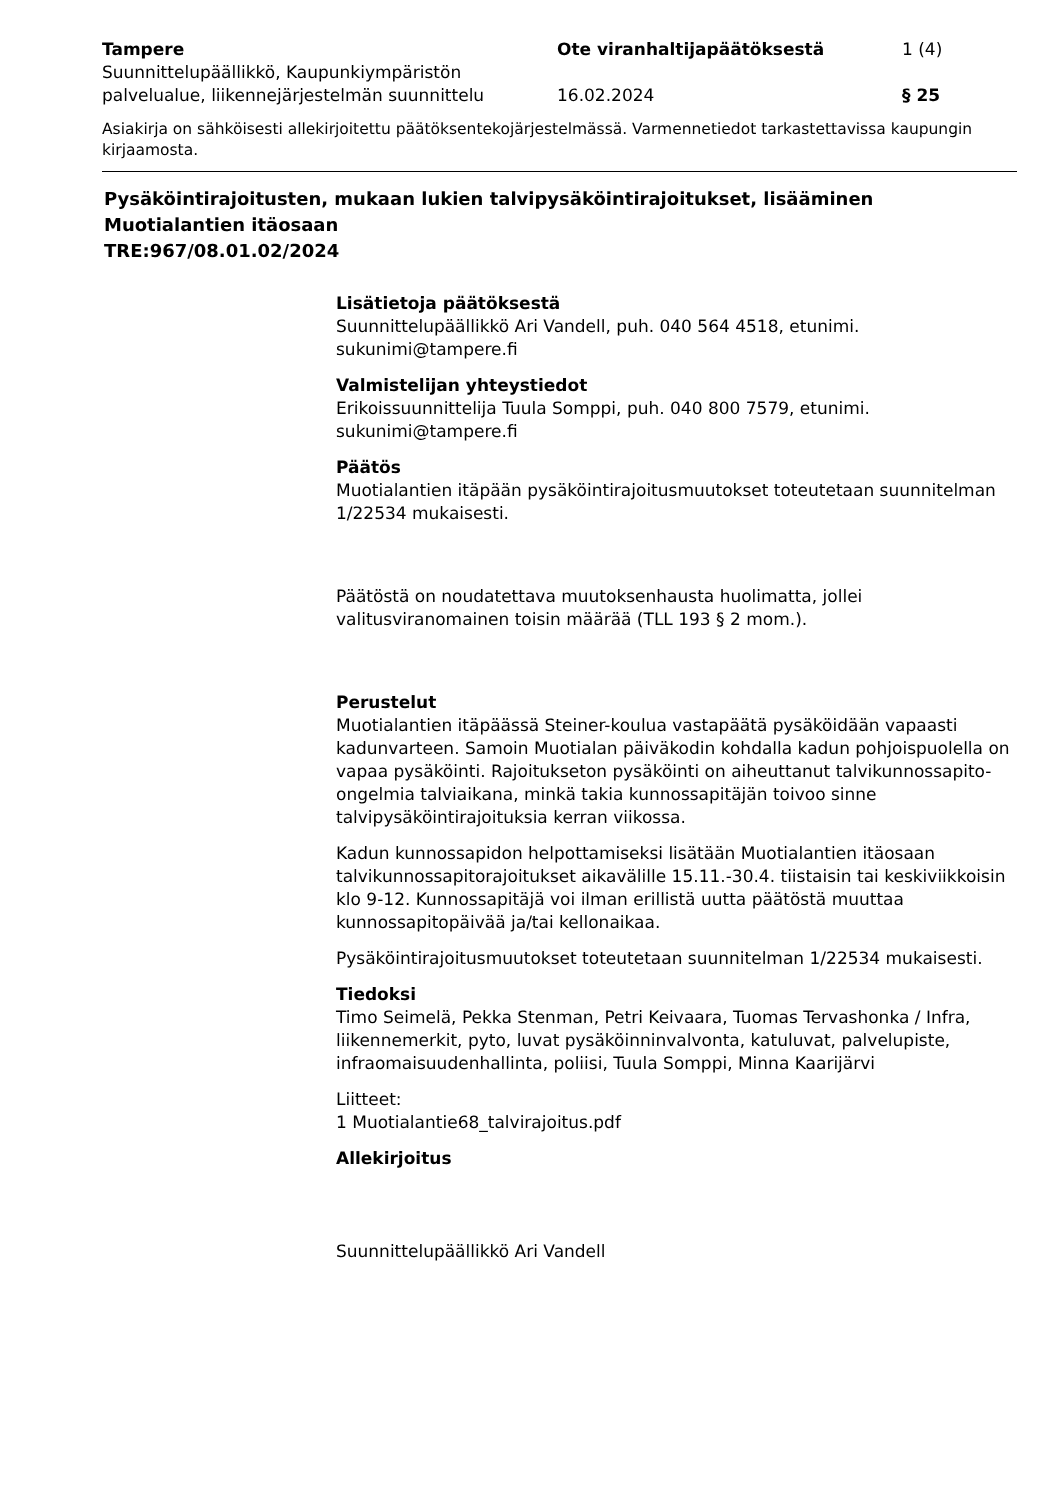Tampere
Suunnittelupäällikkö, Kaupunkiympäristön palvelualue, liikennejärjestelmän suunnittelu
Ote viranhaltijapäätöksestä
16.02.2024
1 (4)
§ 25
Asiakirja on sähköisesti allekirjoitettu päätöksentekojärjestelmässä. Varmennetiedot tarkastettavissa kaupungin kirjaamosta.
Pysäköintirajoitusten, mukaan lukien talvipysäköintirajoitukset, lisääminen Muotialantien itäosaan
TRE:967/08.01.02/2024
Lisätietoja päätöksestä
Suunnittelupäällikkö Ari Vandell, puh. 040 564 4518, etunimi. sukunimi@tampere.fi
Valmistelijan yhteystiedot
Erikoissuunnittelija Tuula Somppi, puh. 040 800 7579, etunimi. sukunimi@tampere.fi
Päätös
Muotialantien itäpään pysäköintirajoitusmuutokset toteutetaan suunnitelman 1/22534 mukaisesti.
Päätöstä on noudatettava muutoksenhausta huolimatta, jollei valitusviranomainen toisin määrää (TLL 193 § 2 mom.).
Perustelut
Muotialantien itäpäässä Steiner-koulua vastapäätä pysäköidään vapaasti kadunvarteen. Samoin Muotialan päiväkodin kohdalla kadun pohjoispuolella on vapaa pysäköinti. Rajoitukseton pysäköinti on aiheuttanut talvikunnossapito-ongelmia talviaikana, minkä takia kunnossapitäjän toivoo sinne talvipysäköintirajoituksia kerran viikossa.
Kadun kunnossapidon helpottamiseksi lisätään Muotialantien itäosaan talvikunnossapitorajoitukset aikavälille 15.11.-30.4. tiistaisin tai keskiviikkoisin klo 9-12. Kunnossapitäjä voi ilman erillistä uutta päätöstä muuttaa kunnossapitopäivää ja/tai kellonaikaa.
Pysäköintirajoitusmuutokset toteutetaan suunnitelman 1/22534 mukaisesti.
Tiedoksi
Timo Seimelä, Pekka Stenman, Petri Keivaara, Tuomas Tervashonka / Infra, liikennemerkit, pyto, luvat pysäköinninvalvonta, katuluvat, palvelupiste, infraomaisuudenhallinta, poliisi, Tuula Somppi, Minna Kaarijärvi
Liitteet:
1 Muotialantie68_talvirajoitus.pdf
Allekirjoitus
Suunnittelupäällikkö Ari Vandell